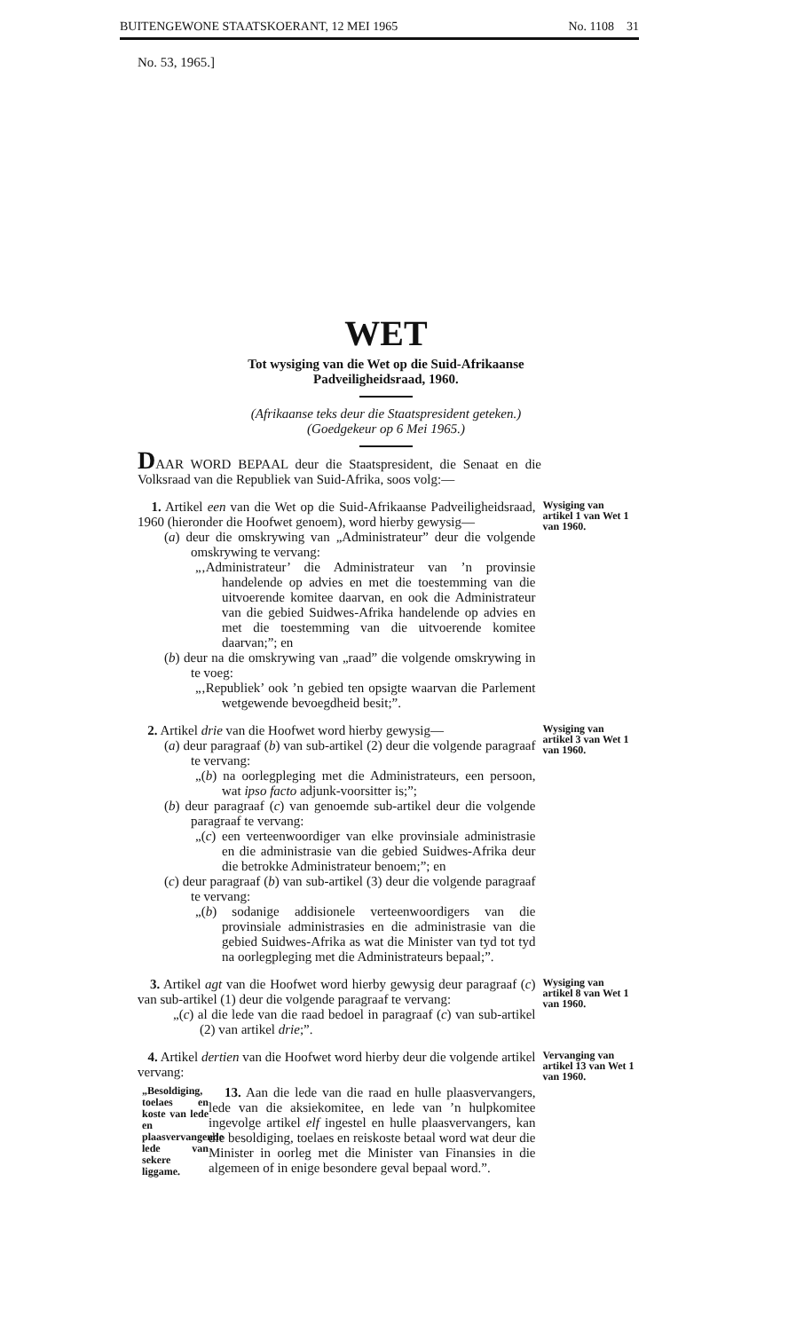BUITENGEWONE STAATSKOERANT, 12 MEI 1965 No. 1108 31
No. 53, 1965.]
WET
Tot wysiging van die Wet op die Suid-Afrikaanse
Padveiligheidsraad, 1960.
(Afrikaanse teks deur die Staatspresident geteken.)
(Goedgekeur op 6 Mei 1965.)
DAAR WORD BEPAAL deur die Staatspresident, die Senaat en die Volksraad van die Republiek van Suid-Afrika, soos volg:—
1. Artikel een van die Wet op die Suid-Afrikaanse Padveiligheidsraad, 1960 (hieronder die Hoofwet genoem), word hierby gewysig—
(a) deur die omskrywing van „Administrateur” deur die volgende omskrywing te vervang:
„‚Administrateur’ die Administrateur van ’n provinsie handelende op advies en met die toestemming van die uitvoerende komitee daarvan, en ook die Administrateur van die gebied Suidwes-Afrika handelende op advies en met die toestemming van die uitvoerende komitee daarvan;”; en
(b) deur na die omskrywing van „raad” die volgende omskrywing in te voeg:
„‚Republiek’ ook ’n gebied ten opsigte waarvan die Parlement wetgewende bevoegdheid besit;”.
Wysiging van artikel 1 van Wet 1 van 1960.
2. Artikel drie van die Hoofwet word hierby gewysig—
(a) deur paragraaf (b) van sub-artikel (2) deur die volgende paragraaf te vervang:
„(b) na oorlegpleging met die Administrateurs, een persoon, wat ipso facto adjunk-voorsitter is;”;
(b) deur paragraaf (c) van genoemde sub-artikel deur die volgende paragraaf te vervang:
„(c) een verteenwoordiger van elke provinsiale administrasie en die administrasie van die gebied Suidwes-Afrika deur die betrokke Administrateur benoem;”; en
(c) deur paragraaf (b) van sub-artikel (3) deur die volgende paragraaf te vervang:
„(b) sodanige addisionele verteenwoordigers van die provinsiale administrasies en die administrasie van die gebied Suidwes-Afrika as wat die Minister van tyd tot tyd na oorlegpleging met die Administrateurs bepaal;”.
Wysiging van artikel 3 van Wet 1 van 1960.
3. Artikel agt van die Hoofwet word hierby gewysig deur paragraaf (c) van sub-artikel (1) deur die volgende paragraaf te vervang:
„(c) al die lede van die raad bedoel in paragraaf (c) van sub-artikel (2) van artikel drie;”.
Wysiging van artikel 8 van Wet 1 van 1960.
4. Artikel dertien van die Hoofwet word hierby deur die volgende artikel vervang:
„Besoldiging, toelaes en koste van lede en plaasvervangende lede van sekere liggame.
13. Aan die lede van die raad en hulle plaasvervangers, lede van die aksiekomitee, en lede van ’n hulpkomitee ingevolge artikel elf ingestel en hulle plaasvervangers, kan die besoldiging, toelaes en reiskoste betaal word wat deur die Minister in oorleg met die Minister van Finansies in die algemeen of in enige besondere geval bepaal word.”.
Vervanging van artikel 13 van Wet 1 van 1960.